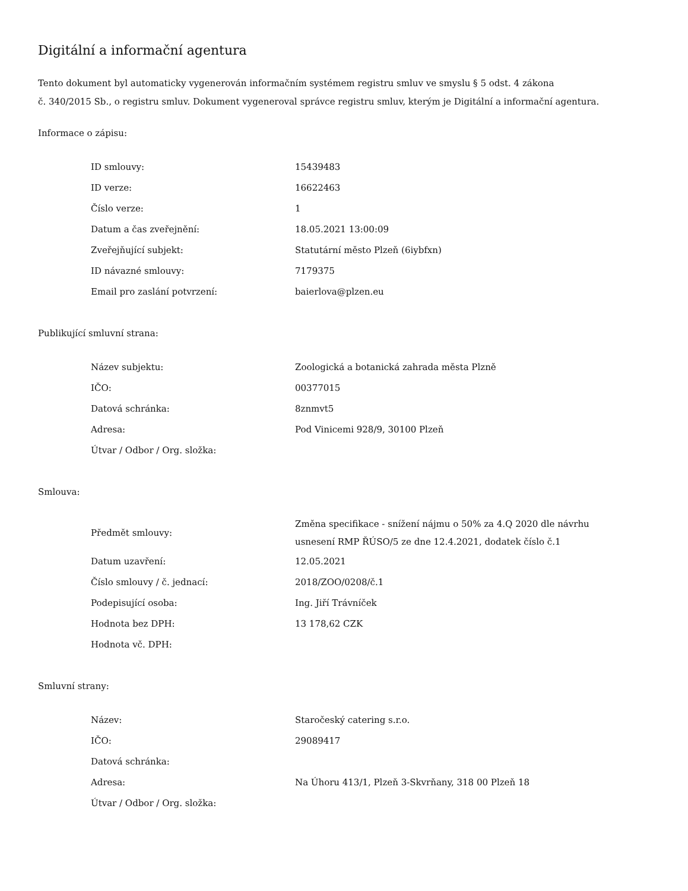Digitální a informační agentura
Tento dokument byl automaticky vygenerován informačním systémem registru smluv ve smyslu § 5 odst. 4 zákona
č. 340/2015 Sb., o registru smluv. Dokument vygeneroval správce registru smluv, kterým je Digitální a informační agentura.
Informace o zápisu:
| ID smlouvy: | 15439483 |
| ID verze: | 16622463 |
| Číslo verze: | 1 |
| Datum a čas zveřejnění: | 18.05.2021 13:00:09 |
| Zveřejňující subjekt: | Statutární město Plzeň (6iybfxn) |
| ID návazné smlouvy: | 7179375 |
| Email pro zaslání potvrzení: | baierlova@plzen.eu |
Publikující smluvní strana:
| Název subjektu: | Zoologická a botanická zahrada města Plzně |
| IČO: | 00377015 |
| Datová schránka: | 8znmvt5 |
| Adresa: | Pod Vinicemi 928/9, 30100 Plzeň |
| Útvar / Odbor / Org. složka: | |
Smlouva:
| Předmět smlouvy: | Změna specifikace - snížení nájmu o 50% za 4.Q 2020 dle návrhu usnesení RMP ŘÚSO/5 ze dne 12.4.2021, dodatek číslo č.1 |
| Datum uzavření: | 12.05.2021 |
| Číslo smlouvy / č. jednací: | 2018/ZOO/0208/č.1 |
| Podepisující osoba: | Ing. Jiří Trávníček |
| Hodnota bez DPH: | 13 178,62 CZK |
| Hodnota vč. DPH: | |
Smluvní strany:
| Název: | Staročeský catering s.r.o. |
| IČO: | 29089417 |
| Datová schránka: | |
| Adresa: | Na Úhoru 413/1, Plzeň 3-Skvrňany, 318 00 Plzeň 18 |
| Útvar / Odbor / Org. složka: | |